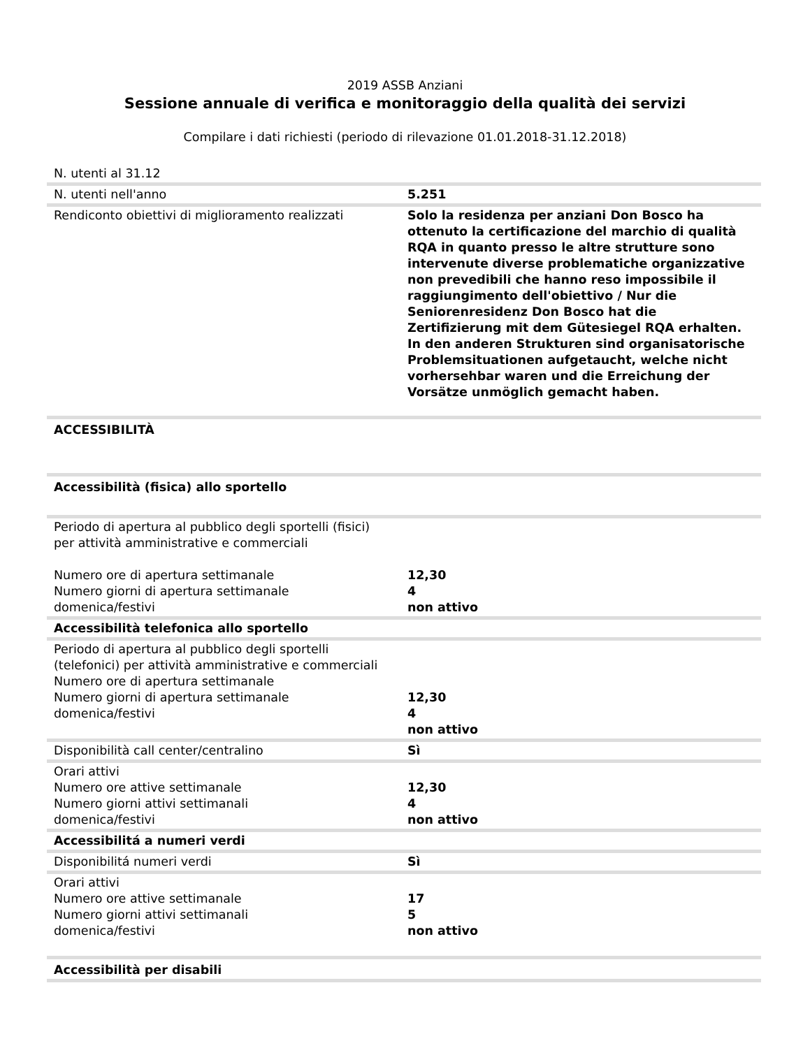2019 ASSB Anziani
Sessione annuale di verifica e monitoraggio della qualità dei servizi
Compilare i dati richiesti (periodo di rilevazione 01.01.2018-31.12.2018)
| N. utenti al 31.12 | |
| N. utenti nell'anno | 5.251 |
| Rendiconto obiettivi di miglioramento realizzati | Solo la residenza per anziani Don Bosco ha ottenuto la certificazione del marchio di qualità RQA in quanto presso le altre strutture sono intervenute diverse problematiche organizzative non prevedibili che hanno reso impossibile il raggiungimento dell'obiettivo / Nur die Seniorenresidenz Don Bosco hat die Zertifizierung mit dem Gütesiegel RQA erhalten. In den anderen Strukturen sind organisatorische Problemsituationen aufgetaucht, welche nicht vorhersehbar waren und die Erreichung der Vorsätze unmöglich gemacht haben. |
| ACCESSIBILITÀ | |
| Accessibilità (fisica) allo sportello | |
| Periodo di apertura al pubblico degli sportelli (fisici) per attività amministrative e commerciali Numero ore di apertura settimanale Numero giorni di apertura settimanale domenica/festivi | 12,30 4 non attivo |
| Accessibilità telefonica allo sportello | |
| Periodo di apertura al pubblico degli sportelli (telefonici) per attività amministrative e commerciali Numero ore di apertura settimanale Numero giorni di apertura settimanale domenica/festivi | 12,30 4 non attivo |
| Disponibilità call center/centralino | Sì |
| Orari attivi Numero ore attive settimanale Numero giorni attivi settimanali domenica/festivi | 12,30 4 non attivo |
| Accessibilitá a numeri verdi | |
| Disponibilitá numeri verdi | Sì |
| Orari attivi Numero ore attive settimanale Numero giorni attivi settimanali domenica/festivi | 17 5 non attivo |
| Accessibilità per disabili | |